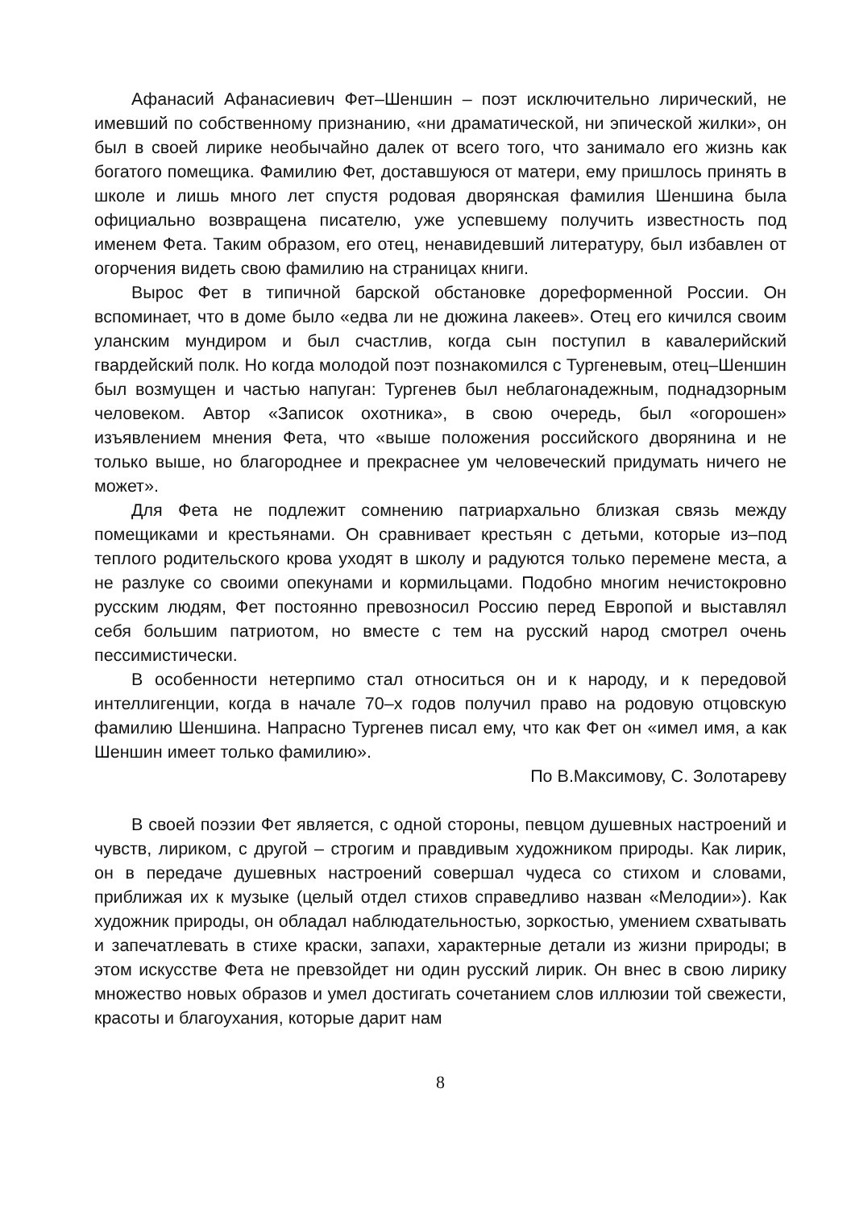Афанасий Афанасиевич Фет–Шеншин – поэт исключительно лирический, не имевший по собственному признанию, «ни драматической, ни эпической жилки», он был в своей лирике необычайно далек от всего того, что занимало его жизнь как богатого помещика. Фамилию Фет, доставшуюся от матери, ему пришлось принять в школе и лишь много лет спустя родовая дворянская фамилия Шеншина была официально возвращена писателю, уже успевшему получить известность под именем Фета. Таким образом, его отец, ненавидевший литературу, был избавлен от огорчения видеть свою фамилию на страницах книги.
Вырос Фет в типичной барской обстановке дореформенной России. Он вспоминает, что в доме было «едва ли не дюжина лакеев». Отец его кичился своим уланским мундиром и был счастлив, когда сын поступил в кавалерийский гвардейский полк. Но когда молодой поэт познакомился с Тургеневым, отец–Шеншин был возмущен и частью напуган: Тургенев был неблагонадежным, поднадзорным человеком. Автор «Записок охотника», в свою очередь, был «огорошен» изъявлением мнения Фета, что «выше положения российского дворянина и не только выше, но благороднее и прекраснее ум человеческий придумать ничего не может».
Для Фета не подлежит сомнению патриархально близкая связь между помещиками и крестьянами. Он сравнивает крестьян с детьми, которые из–под теплого родительского крова уходят в школу и радуются только перемене места, а не разлуке со своими опекунами и кормильцами. Подобно многим нечистокровно русским людям, Фет постоянно превозносил Россию перед Европой и выставлял себя большим патриотом, но вместе с тем на русский народ смотрел очень пессимистически.
В особенности нетерпимо стал относиться он и к народу, и к передовой интеллигенции, когда в начале 70–х годов получил право на родовую отцовскую фамилию Шеншина. Напрасно Тургенев писал ему, что как Фет он «имел имя, а как Шеншин имеет только фамилию».
По В.Максимову, С. Золотареву
В своей поэзии Фет является, с одной стороны, певцом душевных настроений и чувств, лириком, с другой – строгим и правдивым художником природы. Как лирик, он в передаче душевных настроений совершал чудеса со стихом и словами, приближая их к музыке (целый отдел стихов справедливо назван «Мелодии»). Как художник природы, он обладал наблюдательностью, зоркостью, умением схватывать и запечатлевать в стихе краски, запахи, характерные детали из жизни природы; в этом искусстве Фета не превзойдет ни один русский лирик. Он внес в свою лирику множество новых образов и умел достигать сочетанием слов иллюзии той свежести, красоты и благоухания, которые дарит нам
8